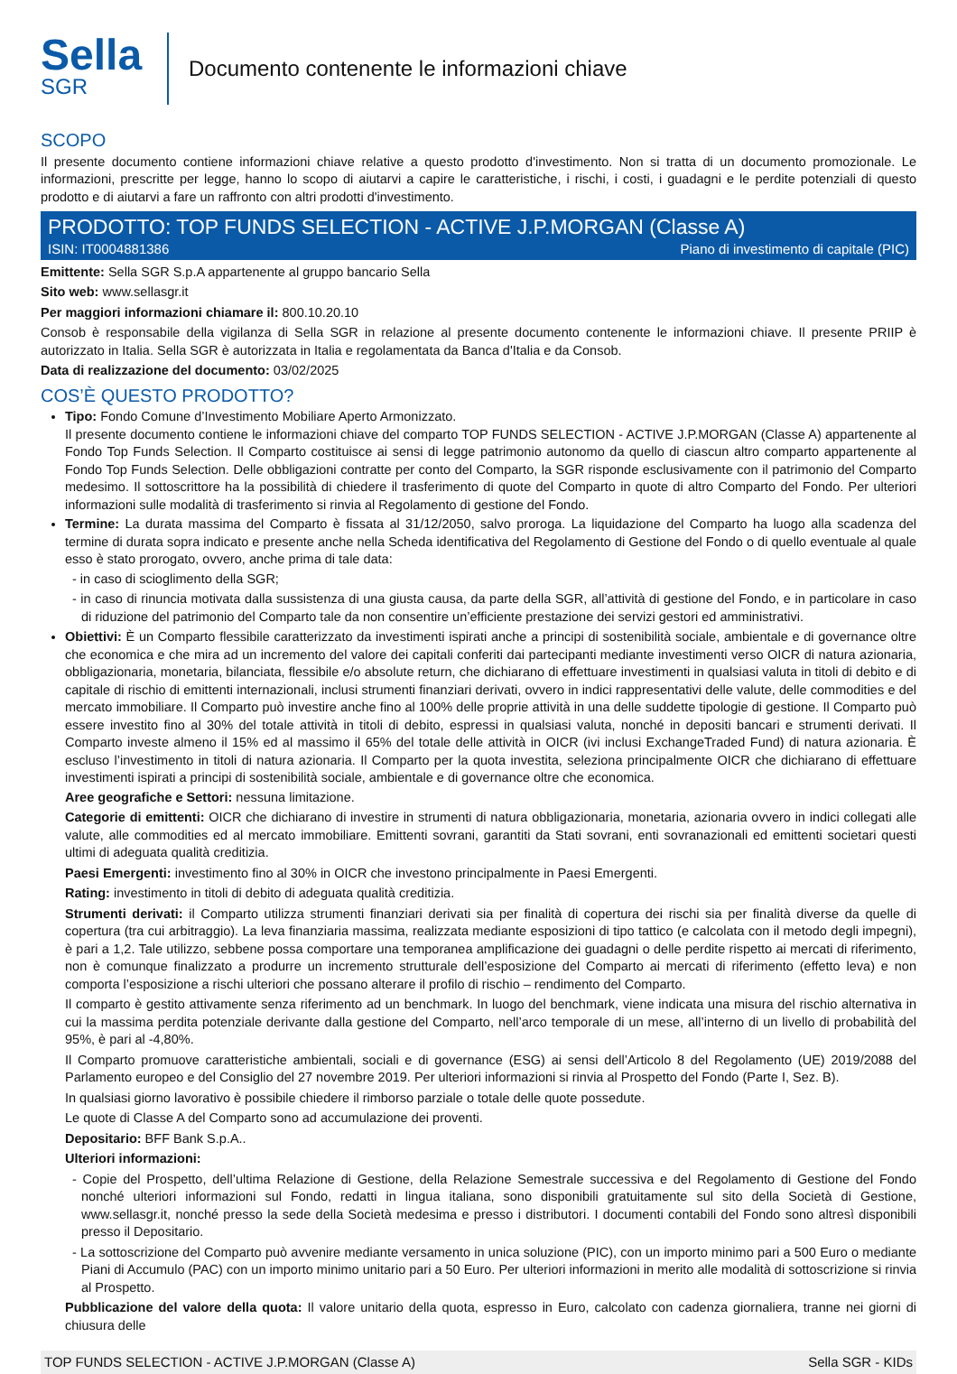Sella
SGR
Documento contenente le informazioni chiave
SCOPO
Il presente documento contiene informazioni chiave relative a questo prodotto d'investimento. Non si tratta di un documento promozionale. Le informazioni, prescritte per legge, hanno lo scopo di aiutarvi a capire le caratteristiche, i rischi, i costi, i guadagni e le perdite potenziali di questo prodotto e di aiutarvi a fare un raffronto con altri prodotti d'investimento.
PRODOTTO: TOP FUNDS SELECTION - ACTIVE J.P.MORGAN (Classe A)
ISIN: IT0004881386 Piano di investimento di capitale (PIC)
Emittente: Sella SGR S.p.A appartenente al gruppo bancario Sella
Sito web: www.sellasgr.it
Per maggiori informazioni chiamare il: 800.10.20.10
Consob è responsabile della vigilanza di Sella SGR in relazione al presente documento contenente le informazioni chiave. Il presente PRIIP è autorizzato in Italia. Sella SGR è autorizzata in Italia e regolamentata da Banca d'Italia e da Consob.
Data di realizzazione del documento: 03/02/2025
COS’È QUESTO PRODOTTO?
Tipo: Fondo Comune d’Investimento Mobiliare Aperto Armonizzato.
Il presente documento contiene le informazioni chiave del comparto TOP FUNDS SELECTION - ACTIVE J.P.MORGAN (Classe A) appartenente al Fondo Top Funds Selection. Il Comparto costituisce ai sensi di legge patrimonio autonomo da quello di ciascun altro comparto appartenente al Fondo Top Funds Selection. Delle obbligazioni contratte per conto del Comparto, la SGR risponde esclusivamente con il patrimonio del Comparto medesimo. Il sottoscrittore ha la possibilità di chiedere il trasferimento di quote del Comparto in quote di altro Comparto del Fondo. Per ulteriori informazioni sulle modalità di trasferimento si rinvia al Regolamento di gestione del Fondo.
Termine: La durata massima del Comparto è fissata al 31/12/2050, salvo proroga. La liquidazione del Comparto ha luogo alla scadenza del termine di durata sopra indicato e presente anche nella Scheda identificativa del Regolamento di Gestione del Fondo o di quello eventuale al quale esso è stato prorogato, ovvero, anche prima di tale data:
- in caso di scioglimento della SGR;
- in caso di rinuncia motivata dalla sussistenza di una giusta causa, da parte della SGR, all’attività di gestione del Fondo, e in particolare in caso di riduzione del patrimonio del Comparto tale da non consentire un’efficiente prestazione dei servizi gestori ed amministrativi.
Obiettivi: È un Comparto flessibile caratterizzato da investimenti ispirati anche a principi di sostenibilità sociale, ambientale e di governance oltre che economica e che mira ad un incremento del valore dei capitali conferiti dai partecipanti mediante investimenti verso OICR di natura azionaria, obbligazionaria, monetaria, bilanciata, flessibile e/o absolute return, che dichiarano di effettuare investimenti in qualsiasi valuta in titoli di debito e di capitale di rischio di emittenti internazionali, inclusi strumenti finanziari derivati, ovvero in indici rappresentativi delle valute, delle commodities e del mercato immobiliare. Il Comparto può investire anche fino al 100% delle proprie attività in una delle suddette tipologie di gestione. Il Comparto può essere investito fino al 30% del totale attività in titoli di debito, espressi in qualsiasi valuta, nonché in depositi bancari e strumenti derivati. Il Comparto investe almeno il 15% ed al massimo il 65% del totale delle attività in OICR (ivi inclusi ExchangeTraded Fund) di natura azionaria. È escluso l’investimento in titoli di natura azionaria. Il Comparto per la quota investita, seleziona principalmente OICR che dichiarano di effettuare investimenti ispirati a principi di sostenibilità sociale, ambientale e di governance oltre che economica.
Aree geografiche e Settori: nessuna limitazione.
Categorie di emittenti: OICR che dichiarano di investire in strumenti di natura obbligazionaria, monetaria, azionaria ovvero in indici collegati alle valute, alle commodities ed al mercato immobiliare. Emittenti sovrani, garantiti da Stati sovrani, enti sovranazionali ed emittenti societari questi ultimi di adeguata qualità creditizia.
Paesi Emergenti: investimento fino al 30% in OICR che investono principalmente in Paesi Emergenti.
Rating: investimento in titoli di debito di adeguata qualità creditizia.
Strumenti derivati: il Comparto utilizza strumenti finanziari derivati sia per finalità di copertura dei rischi sia per finalità diverse da quelle di copertura (tra cui arbitraggio). La leva finanziaria massima, realizzata mediante esposizioni di tipo tattico (e calcolata con il metodo degli impegni), è pari a 1,2. Tale utilizzo, sebbene possa comportare una temporanea amplificazione dei guadagni o delle perdite rispetto ai mercati di riferimento, non è comunque finalizzato a produrre un incremento strutturale dell’esposizione del Comparto ai mercati di riferimento (effetto leva) e non comporta l’esposizione a rischi ulteriori che possano alterare il profilo di rischio – rendimento del Comparto.
Il comparto è gestito attivamente senza riferimento ad un benchmark. In luogo del benchmark, viene indicata una misura del rischio alternativa in cui la massima perdita potenziale derivante dalla gestione del Comparto, nell’arco temporale di un mese, all’interno di un livello di probabilità del 95%, è pari al -4,80%.
Il Comparto promuove caratteristiche ambientali, sociali e di governance (ESG) ai sensi dell’Articolo 8 del Regolamento (UE) 2019/2088 del Parlamento europeo e del Consiglio del 27 novembre 2019. Per ulteriori informazioni si rinvia al Prospetto del Fondo (Parte I, Sez. B).
In qualsiasi giorno lavorativo è possibile chiedere il rimborso parziale o totale delle quote possedute.
Le quote di Classe A del Comparto sono ad accumulazione dei proventi.
Depositario: BFF Bank S.p.A..
Ulteriori informazioni:
- Copie del Prospetto, dell’ultima Relazione di Gestione, della Relazione Semestrale successiva e del Regolamento di Gestione del Fondo nonché ulteriori informazioni sul Fondo, redatti in lingua italiana, sono disponibili gratuitamente sul sito della Società di Gestione, www.sellasgr.it, nonché presso la sede della Società medesima e presso i distributori. I documenti contabili del Fondo sono altresì disponibili presso il Depositario.
- La sottoscrizione del Comparto può avvenire mediante versamento in unica soluzione (PIC), con un importo minimo pari a 500 Euro o mediante Piani di Accumulo (PAC) con un importo minimo unitario pari a 50 Euro. Per ulteriori informazioni in merito alle modalità di sottoscrizione si rinvia al Prospetto.
Pubblicazione del valore della quota: Il valore unitario della quota, espresso in Euro, calcolato con cadenza giornaliera, tranne nei giorni di chiusura delle
TOP FUNDS SELECTION - ACTIVE J.P.MORGAN (Classe A) Sella SGR - KIDs